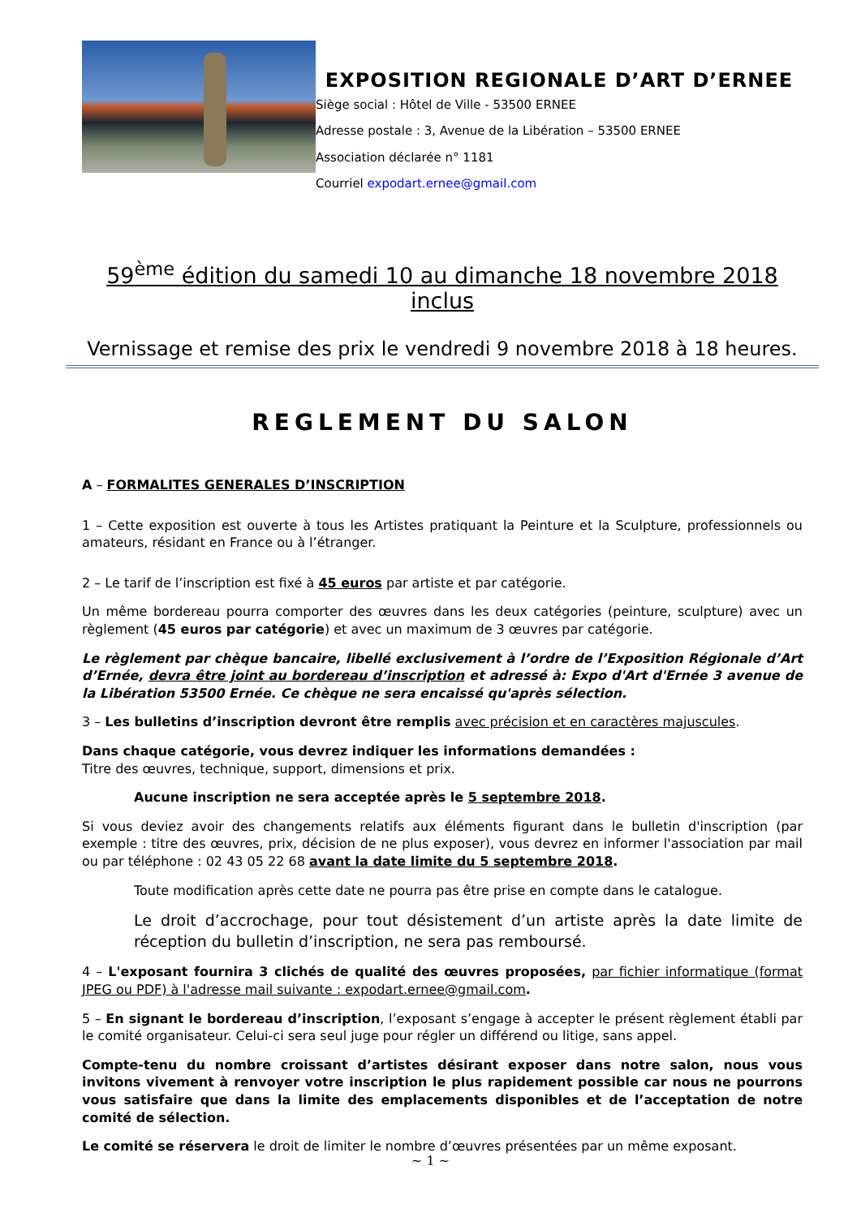EXPOSITION REGIONALE D’ART D’ERNEE
Siège social : Hôtel de Ville - 53500 ERNEE
Adresse postale : 3, Avenue de la Libération – 53500 ERNEE
Association déclarée n° 1181
Courriel expodart.ernee@gmail.com
59<sup>ème</sup> édition du samedi 10 au dimanche 18 novembre 2018 inclus
Vernissage et remise des prix le vendredi 9 novembre 2018 à 18 heures.
REGLEMENT DU SALON
A – FORMALITES GENERALES D’INSCRIPTION
1 – Cette exposition est ouverte à tous les Artistes pratiquant la Peinture et la Sculpture, professionnels ou amateurs, résidant en France ou à l’étranger.
2 – Le tarif de l’inscription est fixé à 45 euros par artiste et par catégorie.
Un même bordereau pourra comporter des œuvres dans les deux catégories (peinture, sculpture) avec un règlement (45 euros par catégorie) et avec un maximum de 3 œuvres par catégorie.
Le règlement par chèque bancaire, libellé exclusivement à l’ordre de l’Exposition Régionale d’Art d’Ernée, devra être joint au bordereau d’inscription et adressé à: Expo d'Art d'Ernée 3 avenue de la Libération 53500 Ernée. Ce chèque ne sera encaissé qu'après sélection.
3 – Les bulletins d’inscription devront être remplis avec précision et en caractères majuscules.
Dans chaque catégorie, vous devrez indiquer les informations demandées :
Titre des œuvres, technique, support, dimensions et prix.
Aucune inscription ne sera acceptée après le 5 septembre 2018.
Si vous deviez avoir des changements relatifs aux éléments figurant dans le bulletin d'inscription (par exemple : titre des œuvres, prix, décision de ne plus exposer), vous devrez en informer l'association par mail ou par téléphone : 02 43 05 22 68 avant la date limite du 5 septembre 2018.
Toute modification après cette date ne pourra pas être prise en compte dans le catalogue.
Le droit d’accrochage, pour tout désistement d’un artiste après la date limite de réception du bulletin d’inscription, ne sera pas remboursé.
4 – L'exposant fournira 3 clichés de qualité des œuvres proposées, par fichier informatique (format JPEG ou PDF) à l'adresse mail suivante : expodart.ernee@gmail.com.
5 – En signant le bordereau d’inscription, l’exposant s’engage à accepter le présent règlement établi par le comité organisateur. Celui-ci sera seul juge pour régler un différend ou litige, sans appel.
Compte-tenu du nombre croissant d’artistes désirant exposer dans notre salon, nous vous invitons vivement à renvoyer votre inscription le plus rapidement possible car nous ne pourrons vous satisfaire que dans la limite des emplacements disponibles et de l’acceptation de notre comité de sélection.
Le comité se réservera le droit de limiter le nombre d’œuvres présentées par un même exposant.
~ 1 ~